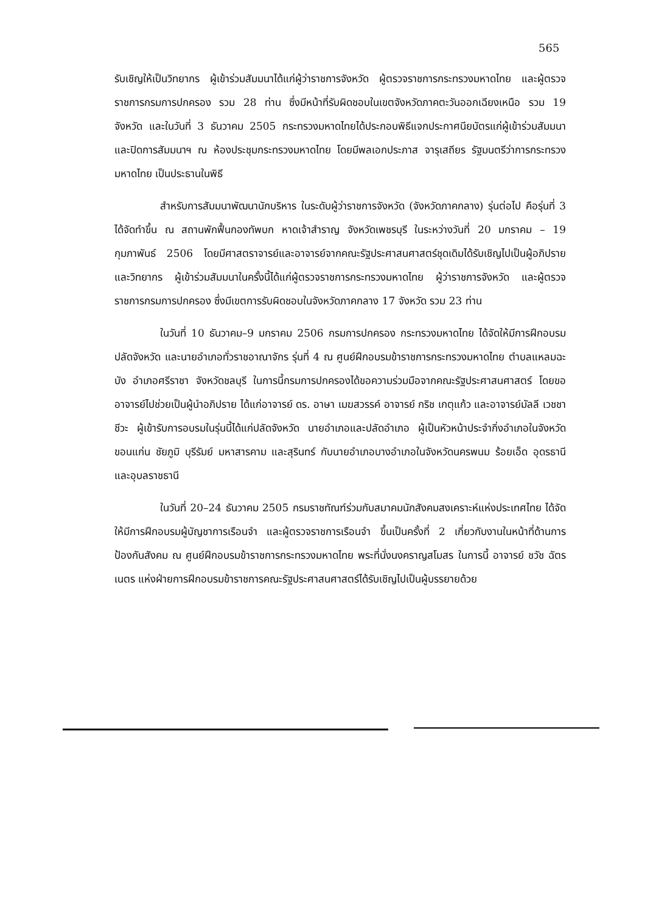565
รับเชิญให้เป็นวิทยากร ผู้เข้าร่วมสัมมนาได้แก่ผู้ว่าราชการจังหวัด ผู้ตรวจราชการกระทรวงมหาดไทย และผู้ตรวจราชการกรมการปกครอง รวม 28 ท่าน ซึ่งมีหน้าที่รับผิดชอบในเขตจังหวัดภาคตะวันออกเฉียงเหนือ รวม 19 จังหวัด และในวันที่ 3 ธันวาคม 2505 กระทรวงมหาดไทยได้ประกอบพิธีแจกประกาศนียบัตรแก่ผู้เข้าร่วมสัมมนาและปิดการสัมมนาฯ ณ ห้องประชุมกระทรวงมหาดไทย โดยมีพลเอกประภาส จารุเสถียร รัฐมนตรีว่าการกระทรวงมหาดไทย เป็นประธานในพิธี
สำหรับการสัมมนาพัฒนานักบริหาร ในระดับผู้ว่าราชการจังหวัด (จังหวัดภาคกลาง) รุ่นต่อไป คือรุ่นที่ 3 ได้จัดทำขึ้น ณ สถานพักฟื้นกองทัพบก หาดเจ้าสำราญ จังหวัดเพชรบุรี ในระหว่างวันที่ 20 มกราคม – 19 กุมภาพันธ์ 2506 โดยมีศาสตราจารย์และอาจารย์จากคณะรัฐประศาสนศาสตร์ชุดเดิมได้รับเชิญไปเป็นผู้อภิปรายและวิทยากร ผู้เข้าร่วมสัมมนาในครั้งนี้ได้แก่ผู้ตรวจราชการกระทรวงมหาดไทย ผู้ว่าราชการจังหวัด และผู้ตรวจราชการกรมการปกครอง ซึ่งมีเขตการรับผิดชอบในจังหวัดภาคกลาง 17 จังหวัด รวม 23 ท่าน
ในวันที่ 10 ธันวาคม–9 มกราคม 2506 กรมการปกครอง กระทรวงมหาดไทย ได้จัดให้มีการฝึกอบรมปลัดจังหวัด และนายอำเภอทั่วราชอาณาจักร รุ่นที่ 4 ณ ศูนย์ฝึกอบรมข้าราชการกระทรวงมหาดไทย ตำบลแหลมฉะบัง อำเภอศรีราชา จังหวัดชลบุรี ในการนี้กรมการปกครองได้ขอความร่วมมือจากคณะรัฐประศาสนศาสตร์ โดยขออาจารย์ไปช่วยเป็นผู้นำอภิปราย ได้แก่อาจารย์ ดร. อาษา เมฆสวรรค์ อาจารย์ กริช เกตุแก้ว และอาจารย์มัลลี เวชชาชีวะ ผู้เข้ารับการอบรมในรุ่นนี้ได้แก่ปลัดจังหวัด นายอำเภอและปลัดอำเภอ ผู้เป็นหัวหน้าประจำกิ่งอำเภอในจังหวัดขอนแก่น ชัยภูมิ บุรีรัมย์ มหาสารคาม และสุรินทร์ กับนายอำเภอบางอำเภอในจังหวัดนครพนม ร้อยเอ็ด อุดรธานี และอุบลราชธานี
ในวันที่ 20–24 ธันวาคม 2505 กรมราชทัณฑ์ร่วมกับสมาคมนักสังคมสงเคราะห์แห่งประเทศไทย ได้จัดให้มีการฝึกอบรมผู้บัญชาการเรือนจำ และผู้ตรวจราชการเรือนจำ ขึ้นเป็นครั้งที่ 2 เกี่ยวกับงานในหน้าที่ด้านการป้องกันสังคม ณ ศูนย์ฝึกอบรมข้าราชการกระทรวงมหาดไทย พระที่นั่งนงคราญสโมสร ในการนี้ อาจารย์ ชวัช ฉัตรเนตร แห่งฝ่ายการฝึกอบรมข้าราชการคณะรัฐประศาสนศาสตร์ได้รับเชิญไปเป็นผู้บรรยายด้วย